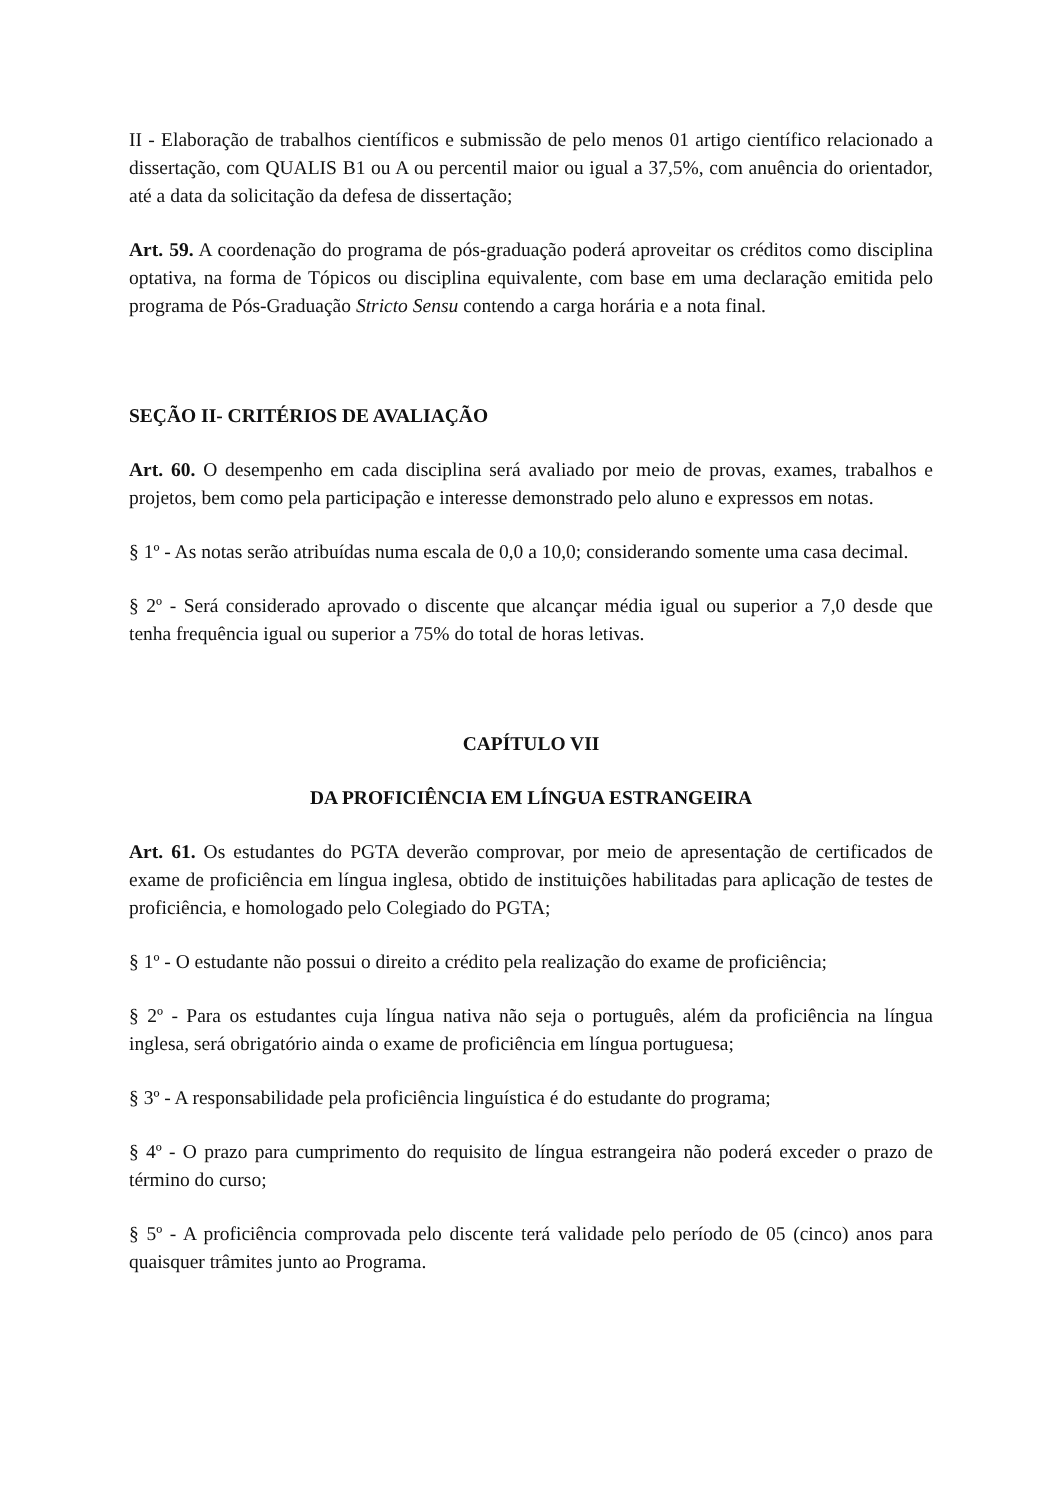II - Elaboração de trabalhos científicos e submissão de pelo menos 01 artigo científico relacionado a dissertação, com QUALIS B1 ou A ou percentil maior ou igual a 37,5%, com anuência do orientador, até a data da solicitação da defesa de dissertação;
Art. 59. A coordenação do programa de pós-graduação poderá aproveitar os créditos como disciplina optativa, na forma de Tópicos ou disciplina equivalente, com base em uma declaração emitida pelo programa de Pós-Graduação Stricto Sensu contendo a carga horária e a nota final.
SEÇÃO II- CRITÉRIOS DE AVALIAÇÃO
Art. 60. O desempenho em cada disciplina será avaliado por meio de provas, exames, trabalhos e projetos, bem como pela participação e interesse demonstrado pelo aluno e expressos em notas.
§ 1º - As notas serão atribuídas numa escala de 0,0 a 10,0; considerando somente uma casa decimal.
§ 2º - Será considerado aprovado o discente que alcançar média igual ou superior a 7,0 desde que tenha frequência igual ou superior a 75% do total de horas letivas.
CAPÍTULO VII
DA PROFICIÊNCIA EM LÍNGUA ESTRANGEIRA
Art. 61. Os estudantes do PGTA deverão comprovar, por meio de apresentação de certificados de exame de proficiência em língua inglesa, obtido de instituições habilitadas para aplicação de testes de proficiência, e homologado pelo Colegiado do PGTA;
§ 1º - O estudante não possui o direito a crédito pela realização do exame de proficiência;
§ 2º - Para os estudantes cuja língua nativa não seja o português, além da proficiência na língua inglesa, será obrigatório ainda o exame de proficiência em língua portuguesa;
§ 3º - A responsabilidade pela proficiência linguística é do estudante do programa;
§ 4º - O prazo para cumprimento do requisito de língua estrangeira não poderá exceder o prazo de término do curso;
§ 5º - A proficiência comprovada pelo discente terá validade pelo período de 05 (cinco) anos para quaisquer trâmites junto ao Programa.